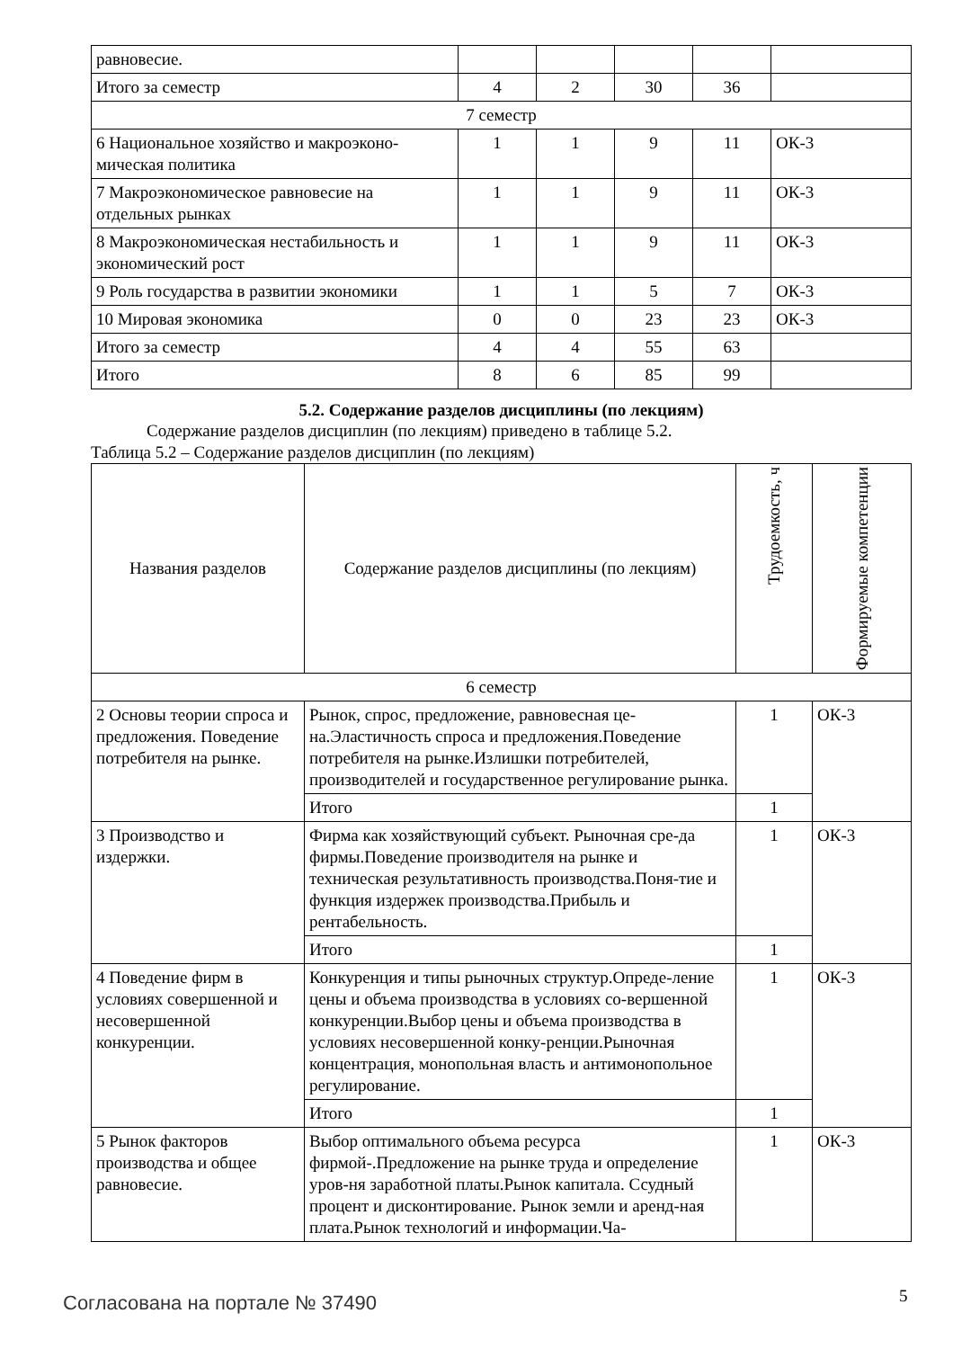| равновесие. | | | | | |
| Итого за семестр | 4 | 2 | 30 | 36 | |
| 7 семестр | | | | | |
| 6 Национальное хозяйство и макроэконо-мическая политика | 1 | 1 | 9 | 11 | ОК-3 |
| 7 Макроэкономическое равновесие на отдельных рынках | 1 | 1 | 9 | 11 | ОК-3 |
| 8 Макроэкономическая нестабильность и экономический рост | 1 | 1 | 9 | 11 | ОК-3 |
| 9 Роль государства в развитии экономики | 1 | 1 | 5 | 7 | ОК-3 |
| 10 Мировая экономика | 0 | 0 | 23 | 23 | ОК-3 |
| Итого за семестр | 4 | 4 | 55 | 63 | |
| Итого | 8 | 6 | 85 | 99 | |
5.2. Содержание разделов дисциплины (по лекциям)
Содержание разделов дисциплин (по лекциям) приведено в таблице 5.2.
Таблица 5.2 – Содержание разделов дисциплин (по лекциям)
| Названия разделов | Содержание разделов дисциплины (по лекциям) | Трудоемкость, ч | Формируемые компетенции |
| --- | --- | --- | --- |
| 6 семестр | | | |
| 2 Основы теории спроса и предложения. Поведение потребителя на рынке. | Рынок, спрос, предложение, равновесная це-на.Эластичность спроса и предложения.Поведение потребителя на рынке.Излишки потребителей, производителей и государственное регулирование рынка. | 1 | ОК-3 |
| | Итого | 1 | |
| 3 Производство и издержки. | Фирма как хозяйствующий субъект. Рыночная сре-да фирмы.Поведение производителя на рынке и техническая результативность производства.Поня-тие и функция издержек производства.Прибыль и рентабельность. | 1 | ОК-3 |
| | Итого | 1 | |
| 4 Поведение фирм в условиях совершенной и несовершенной конкуренции. | Конкуренция и типы рыночных структур.Опреде-ление цены и объема производства в условиях со-вершенной конкуренции.Выбор цены и объема производства в условиях несовершенной конку-ренции.Рыночная концентрация, монопольная власть и антимонопольное регулирование. | 1 | ОК-3 |
| | Итого | 1 | |
| 5 Рынок факторов производства и общее равновесие. | Выбор оптимального объема ресурса фирмой-.Предложение на рынке труда и определение уров-ня заработной платы.Рынок капитала. Ссудный процент и дисконтирование. Рынок земли и аренд-ная плата.Рынок технологий и информации.Ча- | 1 | ОК-3 |
Согласована на портале № 37490 5